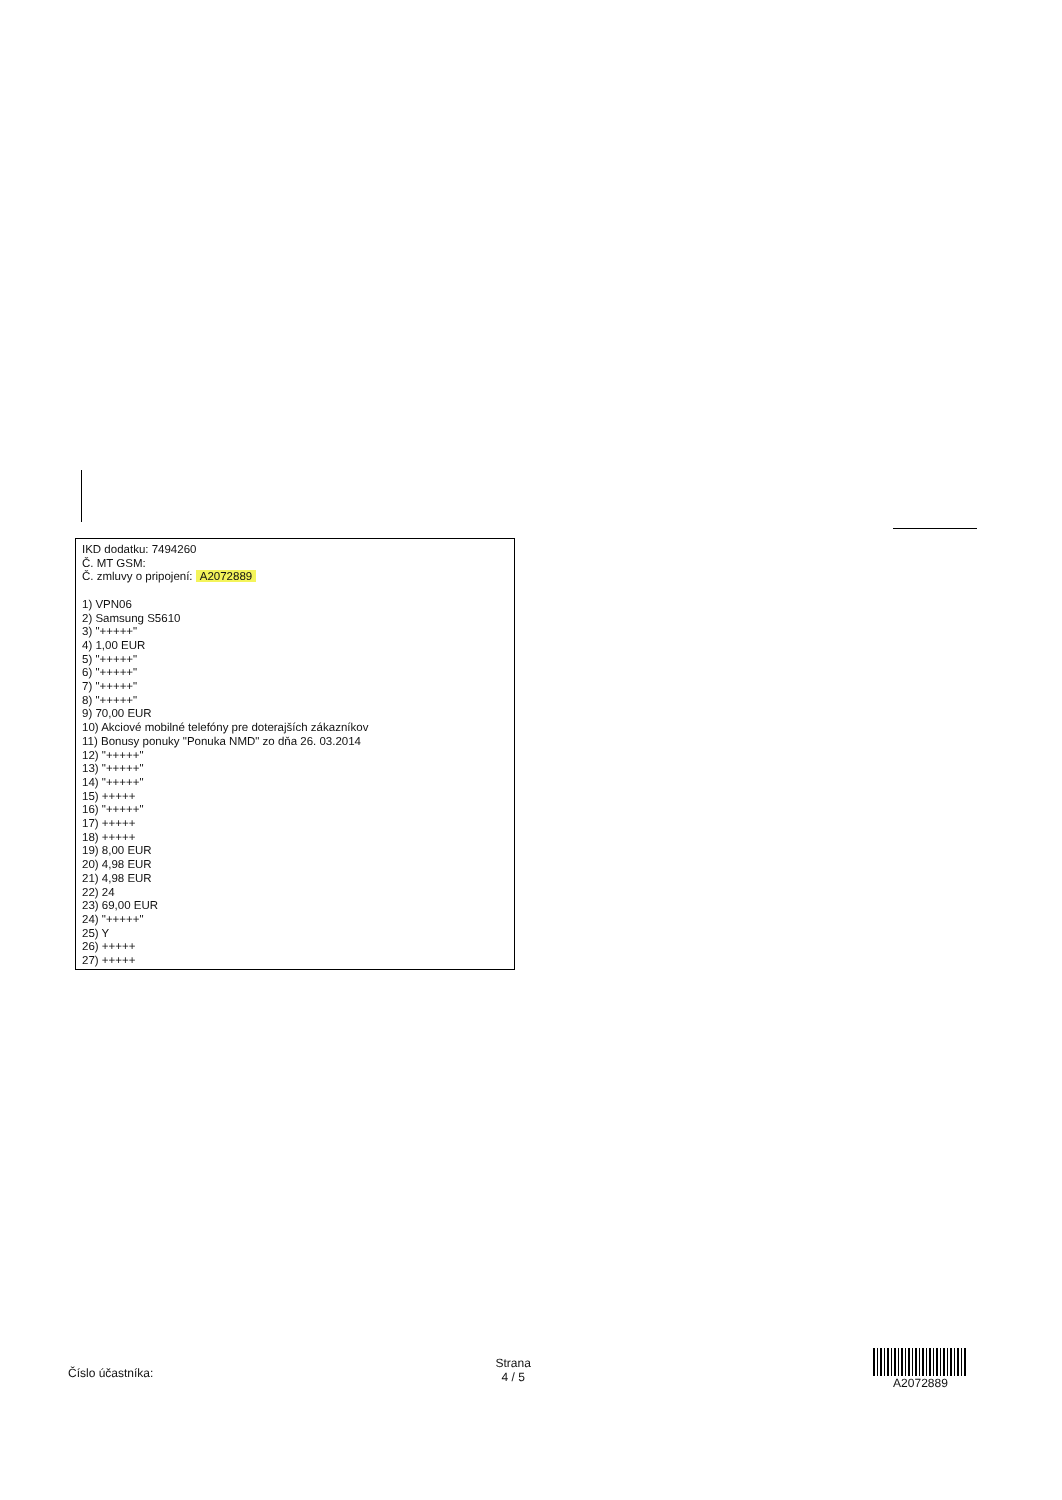IKD dodatku: 7494260
Č. MT GSM:
Č. zmluvy o pripojení: A2072889
1) VPN06
2) Samsung S5610
3) "+++++"
4) 1,00 EUR
5) "+++++"
6) "+++++"
7) "+++++"
8) "+++++"
9) 70,00 EUR
10) Akciové mobilné telefóny pre doterajších zákazníkov
11) Bonusy ponuky "Ponuka NMD" zo dňa 26. 03.2014
12) "+++++"
13) "+++++"
14) "+++++"
15) +++++
16) "+++++"
17) +++++
18) +++++
19) 8,00 EUR
20) 4,98 EUR
21) 4,98 EUR
22) 24
23) 69,00 EUR
24) "+++++"
25) Y
26) +++++
27) +++++
Číslo účastníka:
Strana
4 / 5
A2072889